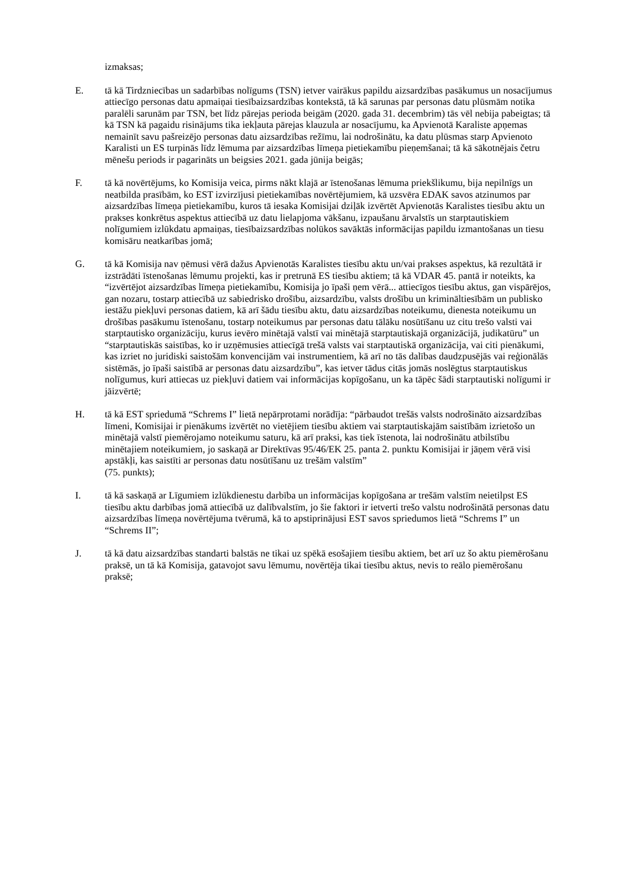izmaksas;
E. tā kā Tirdzniecības un sadarbības nolīgums (TSN) ietver vairākus papildu aizsardzības pasākumus un nosacījumus attiecīgo personas datu apmaiņai tiesībaizsardzības kontekstā, tā kā sarunas par personas datu plūsmām notika paralēli sarunām par TSN, bet līdz pārejas perioda beigām (2020. gada 31. decembrim) tās vēl nebija pabeigtas; tā kā TSN kā pagaidu risinājums tika iekļauta pārejas klauzula ar nosacījumu, ka Apvienotā Karaliste apņemas nemainīt savu pašreizējo personas datu aizsardzības režīmu, lai nodrošinātu, ka datu plūsmas starp Apvienoto Karalisti un ES turpinās līdz lēmuma par aizsardzības līmeņa pietiekamību pieņemšanai; tā kā sākotnējais četru mēnešu periods ir pagarināts un beigsies 2021. gada jūnija beigās;
F. tā kā novērtējums, ko Komisija veica, pirms nākt klajā ar īstenošanas lēmuma priekšlikumu, bija nepilnīgs un neatbilda prasībām, ko EST izvirzījusi pietiekamības novērtējumiem, kā uzsvēra EDAK savos atzinumos par aizsardzības līmeņa pietiekamību, kuros tā iesaka Komisijai dziļāk izvērtēt Apvienotās Karalistes tiesību aktu un prakses konkrētus aspektus attiecībā uz datu lielapjoma vākšanu, izpaušanu ārvalstīs un starptautiskiem nolīgumiem izlūkdatu apmaiņas, tiesībaizsardzības nolūkos savāktās informācijas papildu izmantošanas un tiesu komisāru neatkarības jomā;
G. tā kā Komisija nav ņēmusi vērā dažus Apvienotās Karalistes tiesību aktu un/vai prakses aspektus, kā rezultātā ir izstrādāti īstenošanas lēmumu projekti, kas ir pretrunā ES tiesību aktiem; tā kā VDAR 45. pantā ir noteikts, ka “izvērtējot aizsardzības līmeņa pietiekamību, Komisija jo īpaši ņem vērā... attiecīgos tiesību aktus, gan vispārējos, gan nozaru, tostarp attiecībā uz sabiedrisko drošību, aizsardzību, valsts drošību un krimināltiesībām un publisko iestāžu piekļuvi personas datiem, kā arī šādu tiesību aktu, datu aizsardzības noteikumu, dienesta noteikumu un drošības pasākumu īstenošanu, tostarp noteikumus par personas datu tālāku nosūtīšanu uz citu trešo valsti vai starptautisko organizāciju, kurus ievēro minētajā valstī vai minētajā starptautiskajā organizācijā, judikatūru” un “starptautiskās saistības, ko ir uzņēmusies attiecīgā trešā valsts vai starptautiskā organizācija, vai citi pienākumi, kas izriet no juridiski saistošām konvencijām vai instrumentiem, kā arī no tās dalības daudzpusējās vai reģionālās sistēmās, jo īpaši saistībā ar personas datu aizsardzību”, kas ietver tādus citās jomās noslēgtus starptautiskus nolīgumus, kuri attiecas uz piekļuvi datiem vai informācijas kopīgošanu, un ka tāpēc šādi starptautiski nolīgumi ir jāizvērtē;
H. tā kā EST spriedumā “Schrems I” lietā nepārprotami norādīja: “pārbaudot trešās valsts nodrošināto aizsardzības līmeni, Komisijai ir pienākums izvērtēt no vietējiem tiesību aktiem vai starptautiskajām saistībām izrietošo un minētajā valstī piemērojamo noteikumu saturu, kā arī praksi, kas tiek īstenota, lai nodrošinātu atbilstību minētajiem noteikumiem, jo saskaņā ar Direktīvas 95/46/EK 25. panta 2. punktu Komisijai ir jāņem vērā visi apstākļi, kas saistīti ar personas datu nosūtīšanu uz trešām valstīm”
(75. punkts);
I. tā kā saskaņā ar Līgumiem izlūkdienestu darbība un informācijas kopīgošana ar trešām valstīm neietilpst ES tiesību aktu darbības jomā attiecībā uz dalībvalstīm, jo šie faktori ir ietverti trešo valstu nodrošinātā personas datu aizsardzības līmeņa novērtējuma tvērumā, kā to apstiprinājusi EST savos spriedumos lietā “Schrems I” un “Schrems II”;
J. tā kā datu aizsardzības standarti balstās ne tikai uz spēkā esošajiem tiesību aktiem, bet arī uz šo aktu piemērošanu praksē, un tā kā Komisija, gatavojot savu lēmumu, novērtēja tikai tiesību aktus, nevis to reālo piemērošanu praksē;